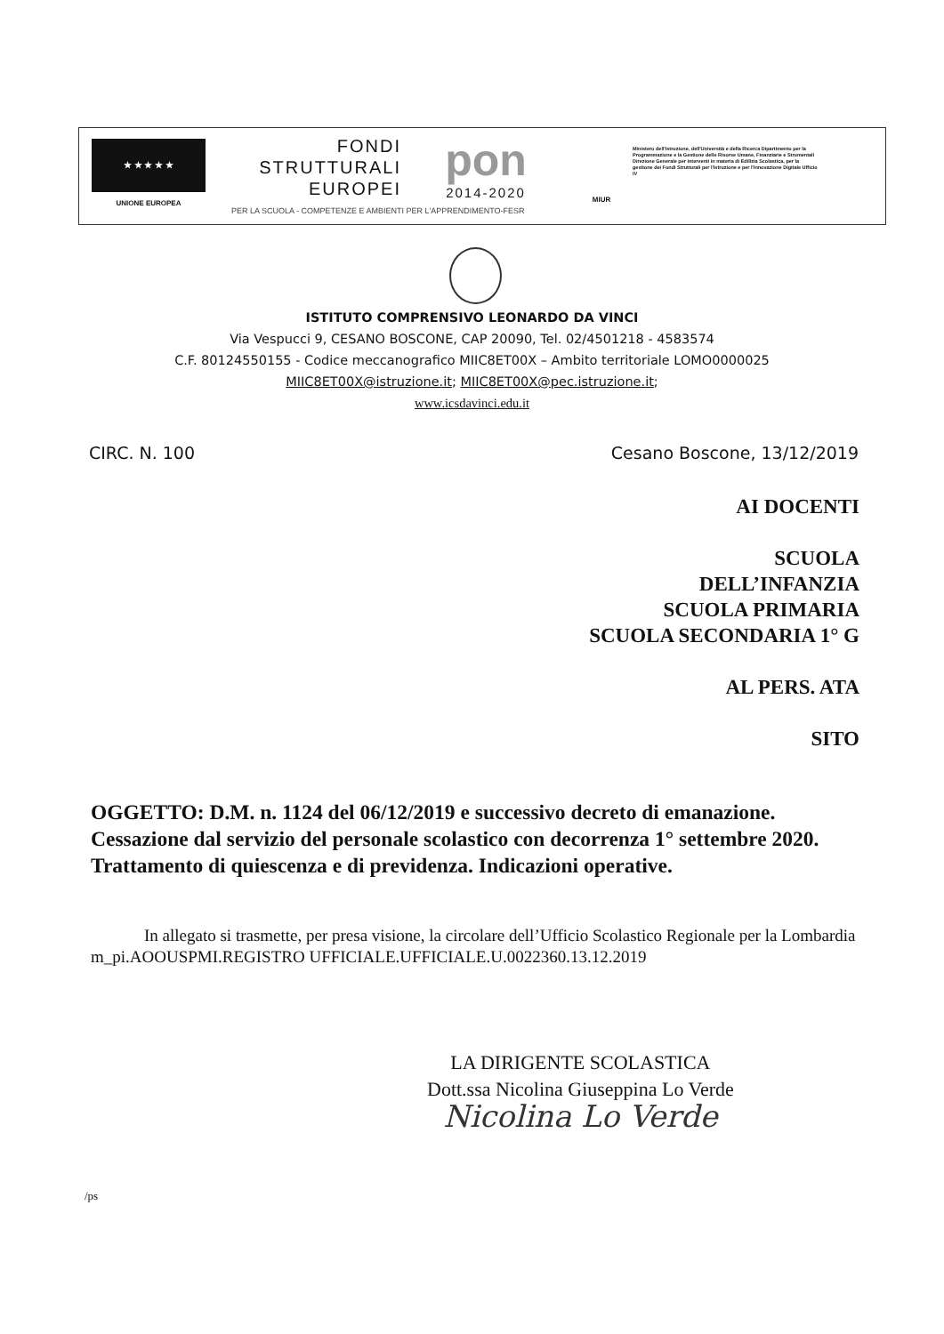★ ★ ★ ★ ★
UNIONE EUROPEA
FONDI
STRUTTURALI
EUROPEI
pon
2014-2020
MIUR
Ministero dell'Istruzione, dell'Università e della Ricerca Dipartimento per la Programmazione e la Gestione delle Risorse Umane, Finanziarie e Strumentali Direzione Generale per interventi in materia di Edilizia Scolastica, per la gestione dei Fondi Strutturali per l'Istruzione e per l'Innovazione Digitale Ufficio IV
PER LA SCUOLA - COMPETENZE E AMBIENTI PER L'APPRENDIMENTO-FESR
ISTITUTO COMPRENSIVO LEONARDO DA VINCI
Via Vespucci 9, CESANO BOSCONE, CAP 20090, Tel. 02/4501218 - 4583574
C.F. 80124550155 - Codice meccanografico MIIC8ET00X – Ambito territoriale LOMO0000025
MIIC8ET00X@istruzione.it; MIIC8ET00X@pec.istruzione.it;
www.icsdavinci.edu.it
CIRC. N. 100 Cesano Boscone, 13/12/2019
AI DOCENTI
SCUOLA
DELL’INFANZIA
SCUOLA PRIMARIA
SCUOLA SECONDARIA 1° G
AL PERS. ATA
SITO
OGGETTO: D.M. n. 1124 del 06/12/2019 e successivo decreto di emanazione. Cessazione dal servizio del personale scolastico con decorrenza 1° settembre 2020. Trattamento di quiescenza e di previdenza. Indicazioni operative.
In allegato si trasmette, per presa visione, la circolare dell’Ufficio Scolastico Regionale per la Lombardia m_pi.AOOUSPMI.REGISTRO UFFICIALE.UFFICIALE.U.0022360.13.12.2019
LA DIRIGENTE SCOLASTICA
Dott.ssa Nicolina Giuseppina Lo Verde
Nicolina Lo Verde
/ps